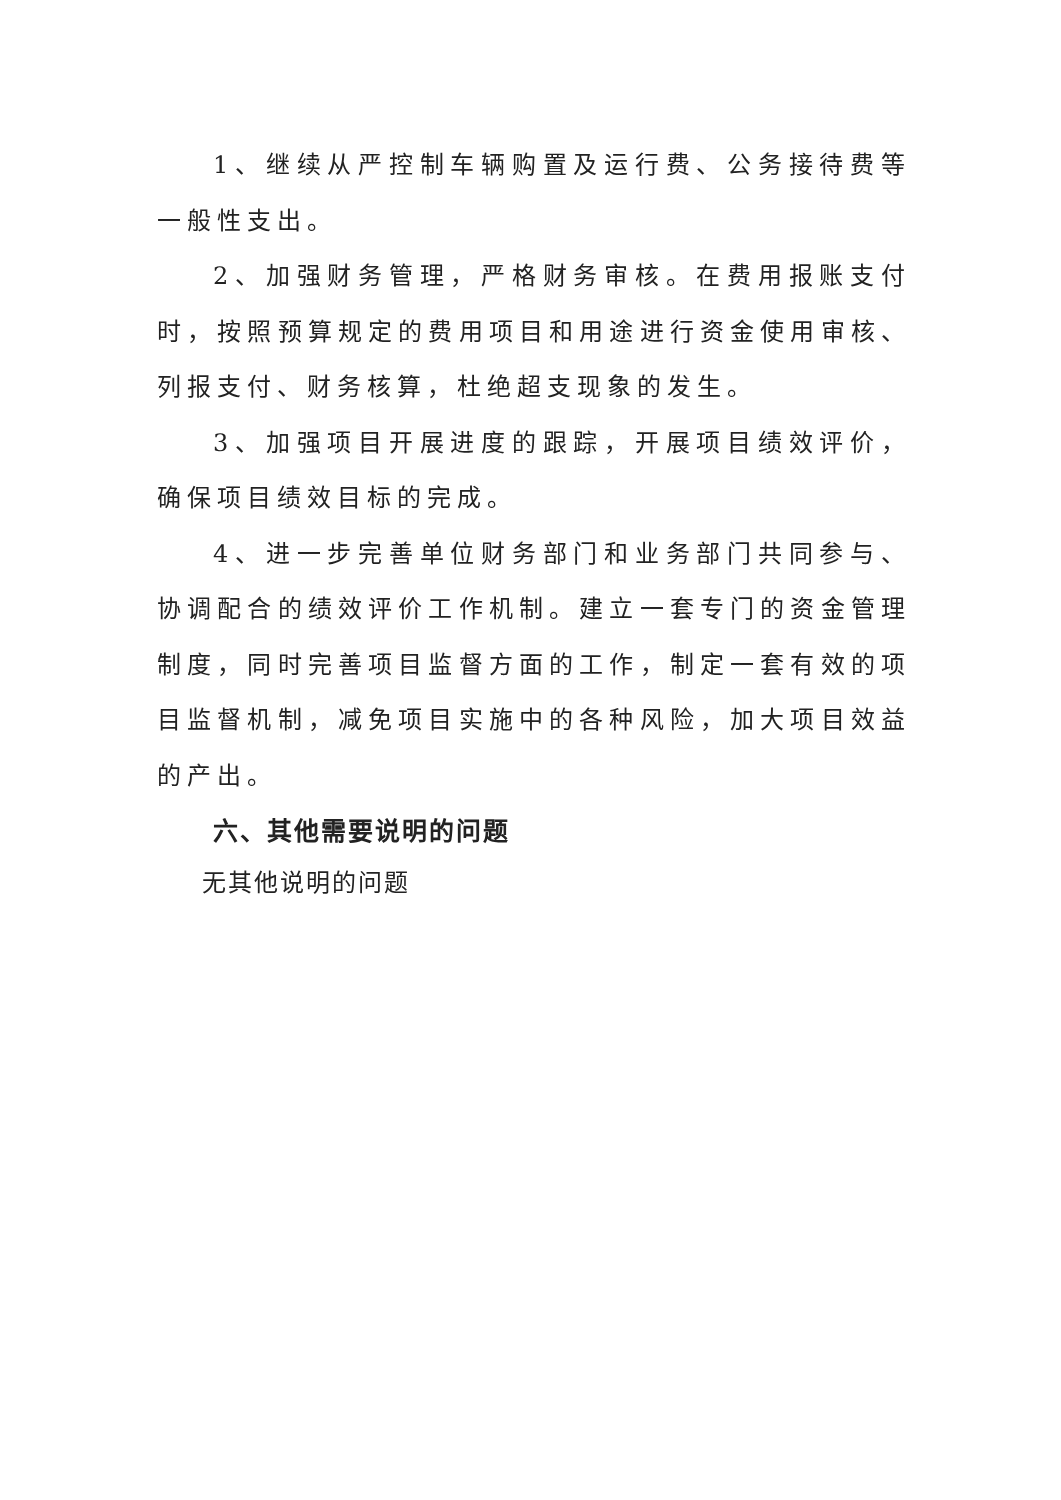1、继续从严控制车辆购置及运行费、公务接待费等一般性支出。
2、加强财务管理，严格财务审核。在费用报账支付时，按照预算规定的费用项目和用途进行资金使用审核、列报支付、财务核算，杜绝超支现象的发生。
3、加强项目开展进度的跟踪，开展项目绩效评价，确保项目绩效目标的完成。
4、进一步完善单位财务部门和业务部门共同参与、协调配合的绩效评价工作机制。建立一套专门的资金管理制度，同时完善项目监督方面的工作，制定一套有效的项目监督机制，减免项目实施中的各种风险，加大项目效益的产出。
六、其他需要说明的问题
无其他说明的问题